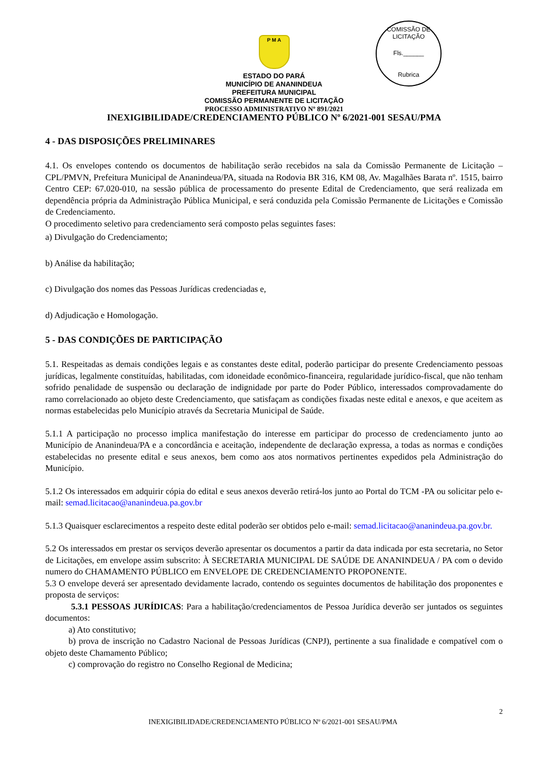COMISSÃO DE LICITAÇÃO
Fls.______
Rubrica
P M A
ESTADO DO PARÁ
MUNICÍPIO DE ANANINDEUA
PREFEITURA MUNICIPAL
COMISSÃO PERMANENTE DE LICITAÇÃO
PROCESSO ADMINISTRATIVO Nº 891/2021
INEXIGIBILIDADE/CREDENCIAMENTO PÚBLICO Nº 6/2021-001 SESAU/PMA
4 - DAS DISPOSIÇÕES PRELIMINARES
4.1. Os envelopes contendo os documentos de habilitação serão recebidos na sala da Comissão Permanente de Licitação – CPL/PMVN, Prefeitura Municipal de Ananindeua/PA, situada na Rodovia BR 316, KM 08, Av. Magalhães Barata nº. 1515, bairro Centro CEP: 67.020-010, na sessão pública de processamento do presente Edital de Credenciamento, que será realizada em dependência própria da Administração Pública Municipal, e será conduzida pela Comissão Permanente de Licitações e Comissão de Credenciamento.
O procedimento seletivo para credenciamento será composto pelas seguintes fases:
a) Divulgação do Credenciamento;
b) Análise da habilitação;
c) Divulgação dos nomes das Pessoas Jurídicas credenciadas e,
d) Adjudicação e Homologação.
5 - DAS CONDIÇÕES DE PARTICIPAÇÃO
5.1. Respeitadas as demais condições legais e as constantes deste edital, poderão participar do presente Credenciamento pessoas jurídicas, legalmente constituídas, habilitadas, com idoneidade econômico-financeira, regularidade jurídico-fiscal, que não tenham sofrido penalidade de suspensão ou declaração de indignidade por parte do Poder Público, interessados comprovadamente do ramo correlacionado ao objeto deste Credenciamento, que satisfaçam as condições fixadas neste edital e anexos, e que aceitem as normas estabelecidas pelo Município através da Secretaria Municipal de Saúde.
5.1.1 A participação no processo implica manifestação do interesse em participar do processo de credenciamento junto ao Município de Ananindeua/PA e a concordância e aceitação, independente de declaração expressa, a todas as normas e condições estabelecidas no presente edital e seus anexos, bem como aos atos normativos pertinentes expedidos pela Administração do Município.
5.1.2 Os interessados em adquirir cópia do edital e seus anexos deverão retirá-los junto ao Portal do TCM -PA ou solicitar pelo e-mail: semad.licitacao@ananindeua.pa.gov.br
5.1.3 Quaisquer esclarecimentos a respeito deste edital poderão ser obtidos pelo e-mail: semad.licitacao@ananindeua.pa.gov.br.
5.2 Os interessados em prestar os serviços deverão apresentar os documentos a partir da data indicada por esta secretaria, no Setor de Licitações, em envelope assim subscrito: À SECRETARIA MUNICIPAL DE SAÚDE DE ANANINDEUA / PA com o devido numero do CHAMAMENTO PÚBLICO em ENVELOPE DE CREDENCIAMENTO PROPONENTE.
5.3 O envelope deverá ser apresentado devidamente lacrado, contendo os seguintes documentos de habilitação dos proponentes e proposta de serviços:
5.3.1 PESSOAS JURÍDICAS: Para a habilitação/credenciamentos de Pessoa Jurídica deverão ser juntados os seguintes documentos:
a) Ato constitutivo;
b) prova de inscrição no Cadastro Nacional de Pessoas Jurídicas (CNPJ), pertinente a sua finalidade e compatível com o objeto deste Chamamento Público;
c) comprovação do registro no Conselho Regional de Medicina;
2
INEXIGIBILIDADE/CREDENCIAMENTO PÚBLICO Nº 6/2021-001 SESAU/PMA